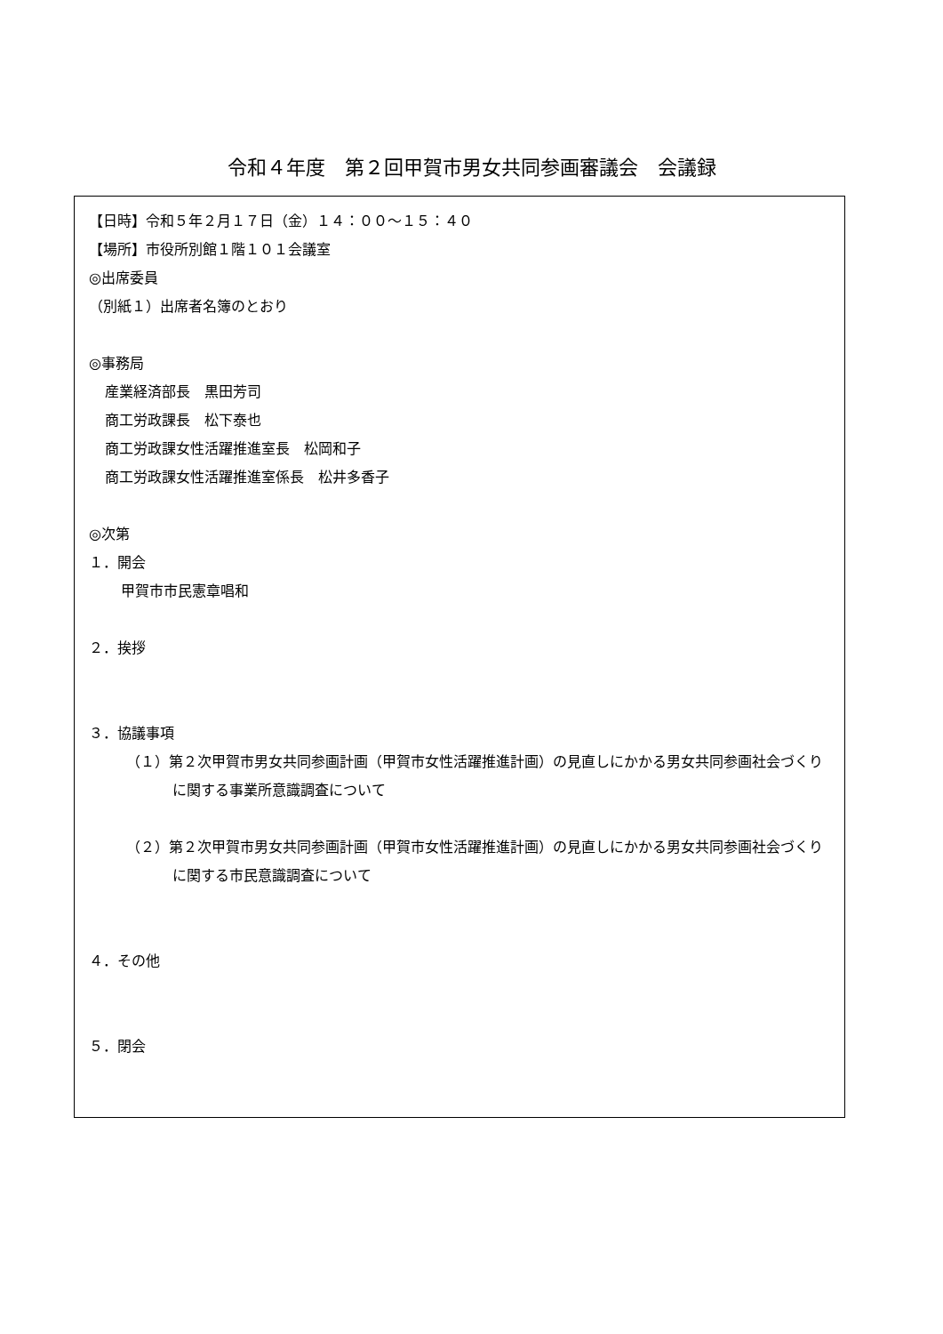令和４年度　第２回甲賀市男女共同参画審議会　会議録
【日時】令和５年２月１７日（金）１４：００〜１５：４０
【場所】市役所別館１階１０１会議室
◎出席委員
（別紙１）出席者名簿のとおり
◎事務局
産業経済部長　黒田芳司
商工労政課長　松下泰也
商工労政課女性活躍推進室長　松岡和子
商工労政課女性活躍推進室係長　松井多香子
◎次第
１．開会
甲賀市市民憲章唱和
２．挨拶
３．協議事項
（１）第２次甲賀市男女共同参画計画（甲賀市女性活躍推進計画）の見直しにかかる男女共同参画社会づくりに関する事業所意識調査について
（２）第２次甲賀市男女共同参画計画（甲賀市女性活躍推進計画）の見直しにかかる男女共同参画社会づくりに関する市民意識調査について
４．その他
５．閉会